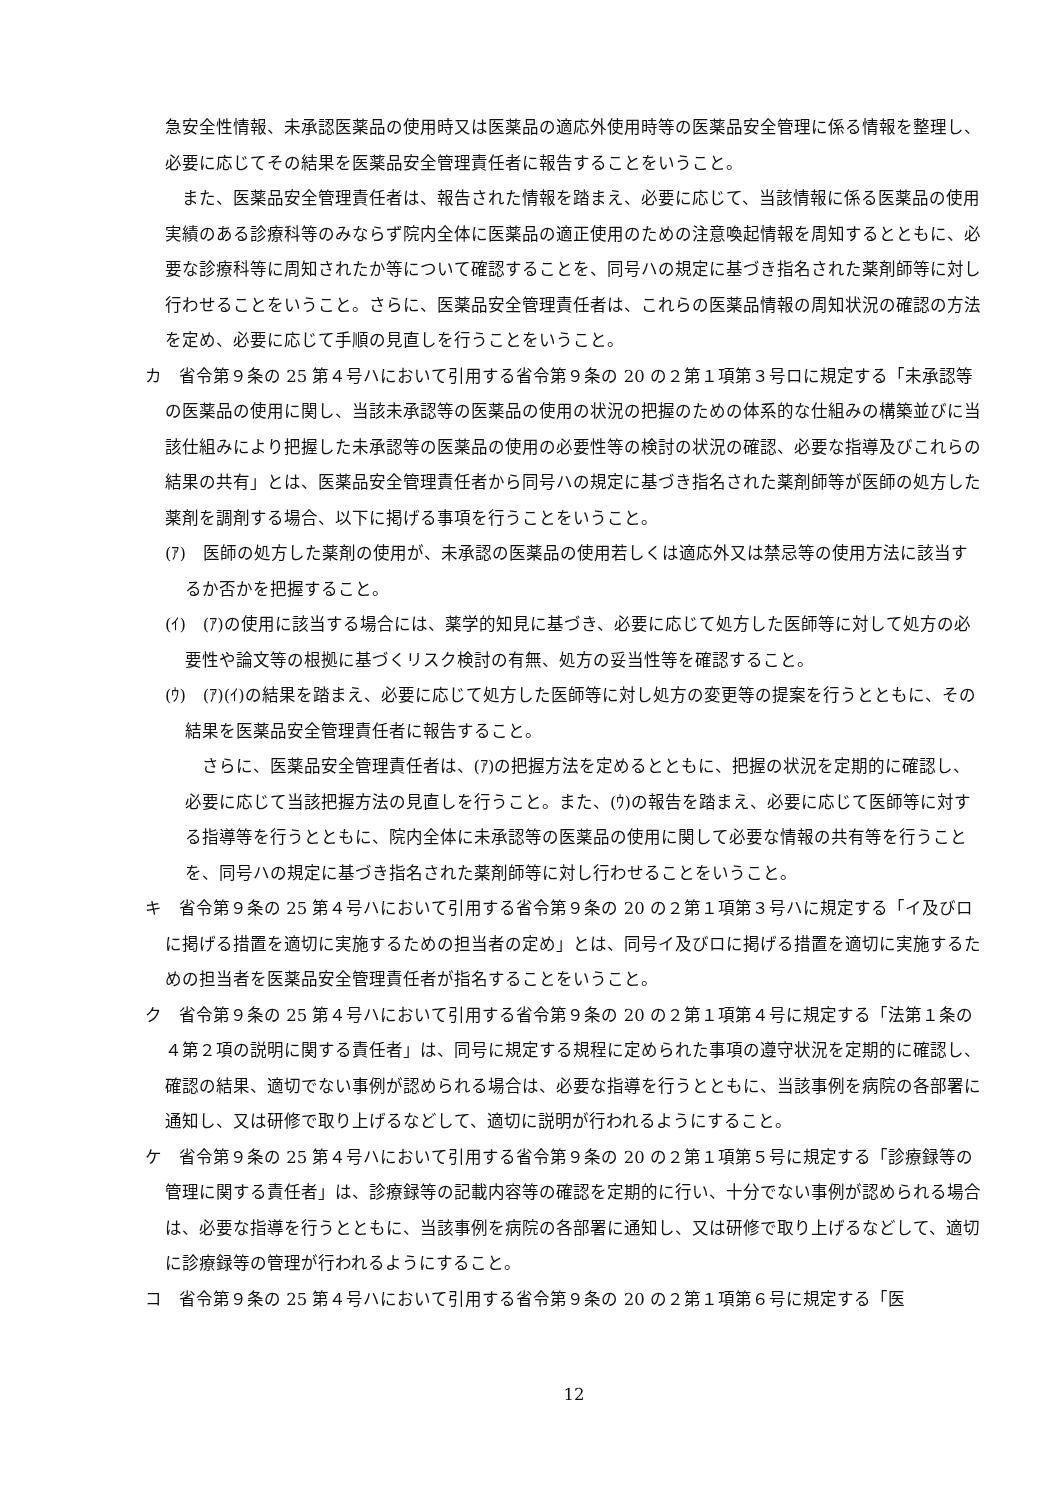急安全性情報、未承認医薬品の使用時又は医薬品の適応外使用時等の医薬品安全管理に係る情報を整理し、必要に応じてその結果を医薬品安全管理責任者に報告することをいうこと。
また、医薬品安全管理責任者は、報告された情報を踏まえ、必要に応じて、当該情報に係る医薬品の使用実績のある診療科等のみならず院内全体に医薬品の適正使用のための注意喚起情報を周知するとともに、必要な診療科等に周知されたか等について確認することを、同号ハの規定に基づき指名された薬剤師等に対し行わせることをいうこと。さらに、医薬品安全管理責任者は、これらの医薬品情報の周知状況の確認の方法を定め、必要に応じて手順の見直しを行うことをいうこと。
カ　省令第９条の 25 第４号ハにおいて引用する省令第９条の 20 の２第１項第３号ロに規定する「未承認等の医薬品の使用に関し、当該未承認等の医薬品の使用の状況の把握のための体系的な仕組みの構築並びに当該仕組みにより把握した未承認等の医薬品の使用の必要性等の検討の状況の確認、必要な指導及びこれらの結果の共有」とは、医薬品安全管理責任者から同号ハの規定に基づき指名された薬剤師等が医師の処方した薬剤を調剤する場合、以下に掲げる事項を行うことをいうこと。
(ｱ)　医師の処方した薬剤の使用が、未承認の医薬品の使用若しくは適応外又は禁忌等の使用方法に該当するか否かを把握すること。
(ｲ)　(ｱ)の使用に該当する場合には、薬学的知見に基づき、必要に応じて処方した医師等に対して処方の必要性や論文等の根拠に基づくリスク検討の有無、処方の妥当性等を確認すること。
(ｳ)　(ｱ)(ｲ)の結果を踏まえ、必要に応じて処方した医師等に対し処方の変更等の提案を行うとともに、その結果を医薬品安全管理責任者に報告すること。
さらに、医薬品安全管理責任者は、(ｱ)の把握方法を定めるとともに、把握の状況を定期的に確認し、必要に応じて当該把握方法の見直しを行うこと。また、(ｳ)の報告を踏まえ、必要に応じて医師等に対する指導等を行うとともに、院内全体に未承認等の医薬品の使用に関して必要な情報の共有等を行うことを、同号ハの規定に基づき指名された薬剤師等に対し行わせることをいうこと。
キ　省令第９条の 25 第４号ハにおいて引用する省令第９条の 20 の２第１項第３号ハに規定する「イ及びロに掲げる措置を適切に実施するための担当者の定め」とは、同号イ及びロに掲げる措置を適切に実施するための担当者を医薬品安全管理責任者が指名することをいうこと。
ク　省令第９条の 25 第４号ハにおいて引用する省令第９条の 20 の２第１項第４号に規定する「法第１条の４第２項の説明に関する責任者」は、同号に規定する規程に定められた事項の遵守状況を定期的に確認し、確認の結果、適切でない事例が認められる場合は、必要な指導を行うとともに、当該事例を病院の各部署に通知し、又は研修で取り上げるなどして、適切に説明が行われるようにすること。
ケ　省令第９条の 25 第４号ハにおいて引用する省令第９条の 20 の２第１項第５号に規定する「診療録等の管理に関する責任者」は、診療録等の記載内容等の確認を定期的に行い、十分でない事例が認められる場合は、必要な指導を行うとともに、当該事例を病院の各部署に通知し、又は研修で取り上げるなどして、適切に診療録等の管理が行われるようにすること。
コ　省令第９条の 25 第４号ハにおいて引用する省令第９条の 20 の２第１項第６号に規定する「医
12